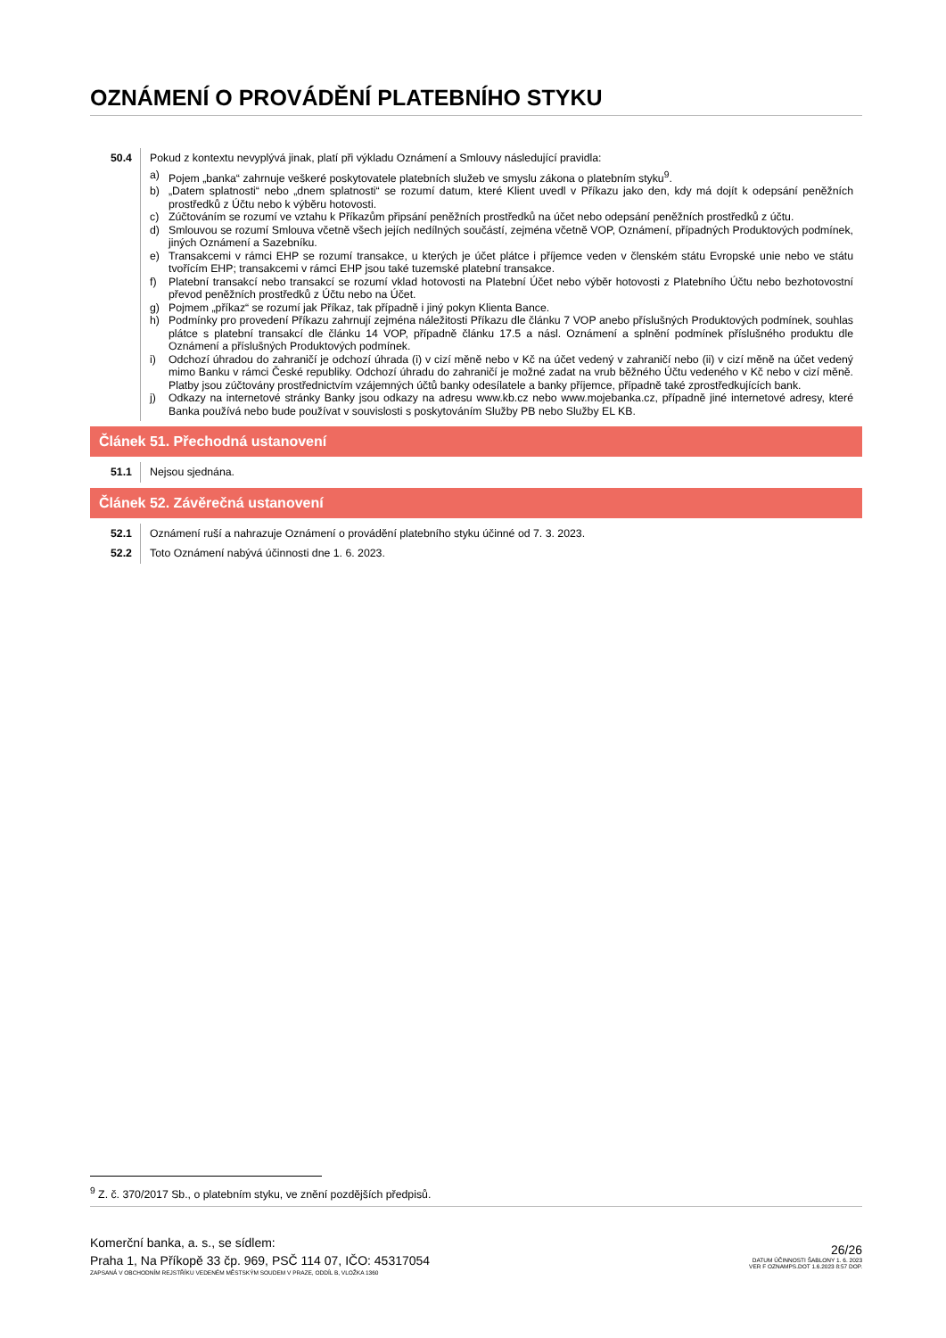OZNÁMENÍ O PROVÁDĚNÍ PLATEBNÍHO STYKU
50.4 Pokud z kontextu nevyplývá jinak, platí při výkladu Oznámení a Smlouvy následující pravidla:
a) Pojem „banka“ zahrnuje veškeré poskytovatele platebních služeb ve smyslu zákona o platebním styku<sup>9</sup>.
b) „Datem splatnosti“ nebo „dnem splatnosti“ se rozumí datum, které Klient uvedl v Příkazu jako den, kdy má dojít k odepsání peněžních prostředků z Účtu nebo k výběru hotovosti.
c) Zúčtováním se rozumí ve vztahu k Příkazům připsání peněžních prostředků na účet nebo odepsání peněžních prostředků z účtu.
d) Smlouvou se rozumí Smlouva včetně všech jejích nedílných součástí, zejména včetně VOP, Oznámení, případných Produktových podmínek, jiných Oznámení a Sazebníku.
e) Transakcemi v rámci EHP se rozumí transakce, u kterých je účet plátce i příjemce veden v členském státu Evropské unie nebo ve státu tvořícím EHP; transakcemi v rámci EHP jsou také tuzemské platební transakce.
f) Platební transakcí nebo transakcí se rozumí vklad hotovosti na Platební Účet nebo výběr hotovosti z Platebního Účtu nebo bezhotovostní převod peněžních prostředků z Účtu nebo na Účet.
g) Pojmem „příkaz“ se rozumí jak Příkaz, tak případně i jiný pokyn Klienta Bance.
h) Podmínky pro provedení Příkazu zahrnují zejména náležitosti Příkazu dle článku 7 VOP anebo příslušných Produktových podmínek, souhlas plátce s platební transakcí dle článku 14 VOP, případně článku 17.5 a násl. Oznámení a splnění podmínek příslušného produktu dle Oznámení a příslušných Produktových podmínek.
i) Odchozí úhradou do zahraničí je odchozí úhrada (i) v cizí měně nebo v Kč na účet vedený v zahraničí nebo (ii) v cizí měně na účet vedený mimo Banku v rámci České republiky. Odchozí úhradu do zahraničí je možné zadat na vrub běžného Účtu vedeného v Kč nebo v cizí měně. Platby jsou zúčtovány prostřednictvím vzájemných účtů banky odesílatele a banky příjemce, případně také zprostředkujících bank.
j) Odkazy na internetové stránky Banky jsou odkazy na adresu www.kb.cz nebo www.mojebanka.cz, případně jiné internetové adresy, které Banka používá nebo bude používat v souvislosti s poskytováním Služby PB nebo Služby EL KB.
Článek 51. Přechodná ustanovení
51.1 Nejsou sjednána.
Článek 52. Závěrečná ustanovení
52.1 Oznámení ruší a nahrazuje Oznámení o provádění platebního styku účinné od 7. 3. 2023.
52.2 Toto Oznámení nabývá účinnosti dne 1. 6. 2023.
<sup>9</sup> Z. č. 370/2017 Sb., o platebním styku, ve znění pozdějších předpisů.
Komerční banka, a. s., se sídlem:
Praha 1, Na Příkopě 33 čp. 969, PSČ 114 07, IČO: 45317054
ZAPSANÁ V OBCHODNÍM REJSTŘÍKU VEDENÉM MĚSTSKÝM SOUDEM V PRAZE, ODDÍL B, VLOŽKA 1360
26/26
DATUM ÚČINNOSTI ŠABLONY 1. 6. 2023
VER F OZNAMPS.DOT 1.6.2023 8:57 DOP.